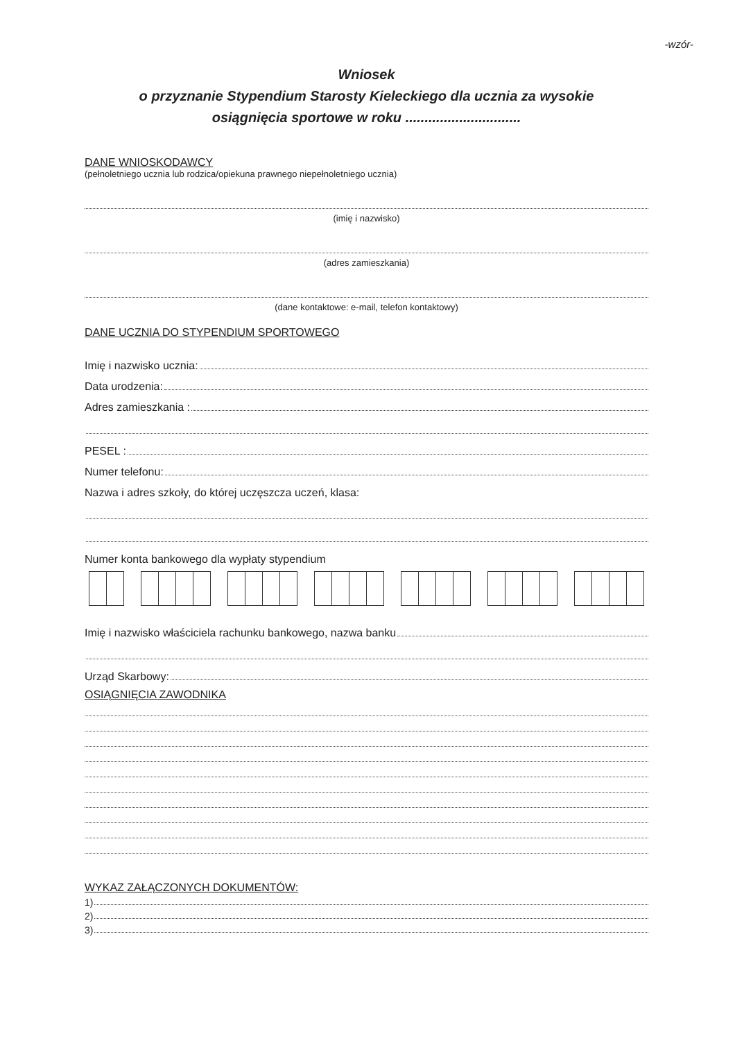-wzór-
Wniosek
o przyznanie Stypendium Starosty Kieleckiego dla ucznia za wysokie
osiągnięcia sportowe w roku ..............................
DANE WNIOSKODAWCY
(pełnoletniego ucznia lub rodzica/opiekuna prawnego niepełnoletniego ucznia)
(imię i nazwisko)
(adres zamieszkania)
(dane kontaktowe: e-mail, telefon kontaktowy)
DANE UCZNIA DO STYPENDIUM SPORTOWEGO
Imię i nazwisko ucznia:
Data urodzenia:
Adres zamieszkania :
PESEL :
Numer telefonu:
Nazwa i adres szkoły, do której uczęszcza uczeń, klasa:
Numer konta bankowego dla wypłaty stypendium
Imię i nazwisko właściciela rachunku bankowego, nazwa banku
Urząd Skarbowy:
OSIĄGNIĘCIA ZAWODNIKA
WYKAZ ZAŁĄCZONYCH DOKUMENTÓW:
1)
2)
3)